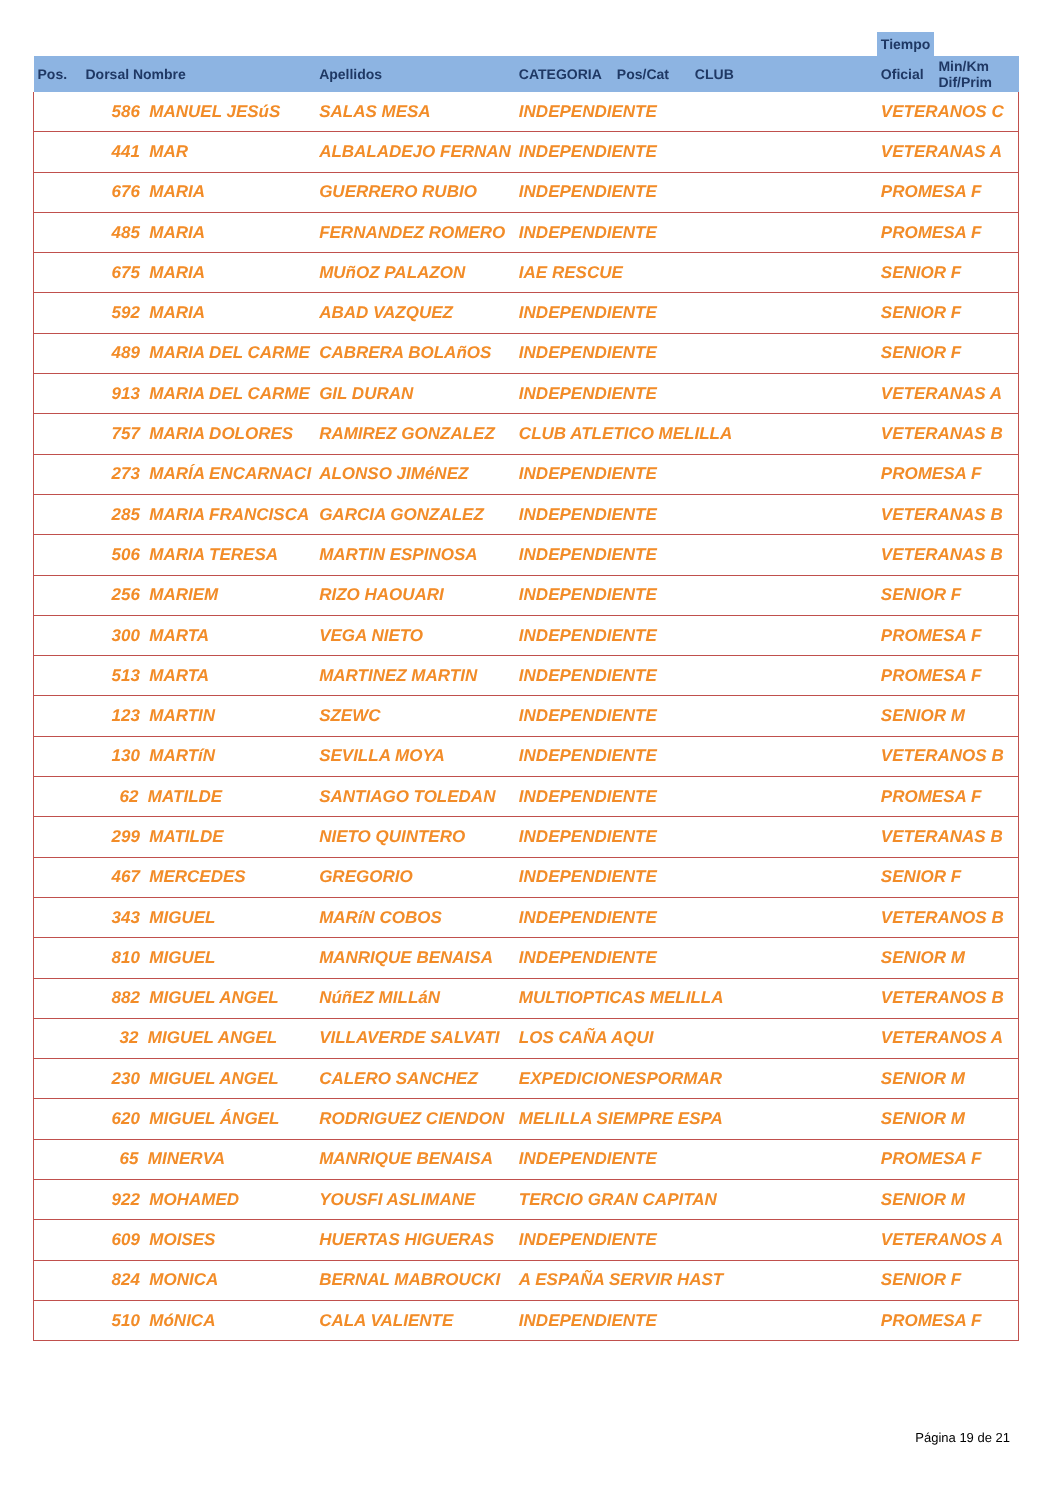| | | | | | | | Tiempo | |
| --- | --- | --- | --- | --- | --- | --- | --- | --- |
| Pos. | Dorsal Nombre | Apellidos | CATEGORIA | Pos/Cat | CLUB | | Oficial | Min/Km Dif/Prim |
| | 586 MANUEL JESúS | SALAS MESA | INDEPENDIENTE | | | | VETERANOS C | |
| | 441 MAR | ALBALADEJO FERNAN | INDEPENDIENTE | | | | VETERANAS A | |
| | 676 MARIA | GUERRERO RUBIO | INDEPENDIENTE | | | | PROMESA F | |
| | 485 MARIA | FERNANDEZ ROMERO | INDEPENDIENTE | | | | PROMESA F | |
| | 675 MARIA | MUñOZ PALAZON | IAE RESCUE | | | | SENIOR F | |
| | 592 MARIA | ABAD VAZQUEZ | INDEPENDIENTE | | | | SENIOR F | |
| | 489 MARIA DEL CARME | CABRERA BOLAñOS | INDEPENDIENTE | | | | SENIOR F | |
| | 913 MARIA DEL CARME | GIL DURAN | INDEPENDIENTE | | | | VETERANAS A | |
| | 757 MARIA DOLORES | RAMIREZ GONZALEZ | CLUB ATLETICO MELILLA | | | | VETERANAS B | |
| | 273 MARÍA ENCARNACI | ALONSO JIMéNEZ | INDEPENDIENTE | | | | PROMESA F | |
| | 285 MARIA FRANCISCA | GARCIA GONZALEZ | INDEPENDIENTE | | | | VETERANAS B | |
| | 506 MARIA TERESA | MARTIN ESPINOSA | INDEPENDIENTE | | | | VETERANAS B | |
| | 256 MARIEM | RIZO HAOUARI | INDEPENDIENTE | | | | SENIOR F | |
| | 300 MARTA | VEGA NIETO | INDEPENDIENTE | | | | PROMESA F | |
| | 513 MARTA | MARTINEZ MARTIN | INDEPENDIENTE | | | | PROMESA F | |
| | 123 MARTIN | SZEWC | INDEPENDIENTE | | | | SENIOR M | |
| | 130 MARTíN | SEVILLA MOYA | INDEPENDIENTE | | | | VETERANOS B | |
| | 62 MATILDE | SANTIAGO TOLEDAN | INDEPENDIENTE | | | | PROMESA F | |
| | 299 MATILDE | NIETO QUINTERO | INDEPENDIENTE | | | | VETERANAS B | |
| | 467 MERCEDES | GREGORIO | INDEPENDIENTE | | | | SENIOR F | |
| | 343 MIGUEL | MARíN COBOS | INDEPENDIENTE | | | | VETERANOS B | |
| | 810 MIGUEL | MANRIQUE BENAISA | INDEPENDIENTE | | | | SENIOR M | |
| | 882 MIGUEL ANGEL | NúñEZ MILLáN | MULTIOPTICAS MELILLA | | | | VETERANOS B | |
| | 32 MIGUEL ANGEL | VILLAVERDE SALVATI | LOS CAÑA AQUI | | | | VETERANOS A | |
| | 230 MIGUEL ANGEL | CALERO SANCHEZ | EXPEDICIONESPORMAR | | | | SENIOR M | |
| | 620 MIGUEL ÁNGEL | RODRIGUEZ CIENDON | MELILLA SIEMPRE ESPA | | | | SENIOR M | |
| | 65 MINERVA | MANRIQUE BENAISA | INDEPENDIENTE | | | | PROMESA F | |
| | 922 MOHAMED | YOUSFI ASLIMANE | TERCIO GRAN CAPITAN | | | | SENIOR M | |
| | 609 MOISES | HUERTAS HIGUERAS | INDEPENDIENTE | | | | VETERANOS A | |
| | 824 MONICA | BERNAL MABROUCKI | A ESPAÑA SERVIR HAST | | | | SENIOR F | |
| | 510 MóNICA | CALA VALIENTE | INDEPENDIENTE | | | | PROMESA F | |
Página 19 de 21